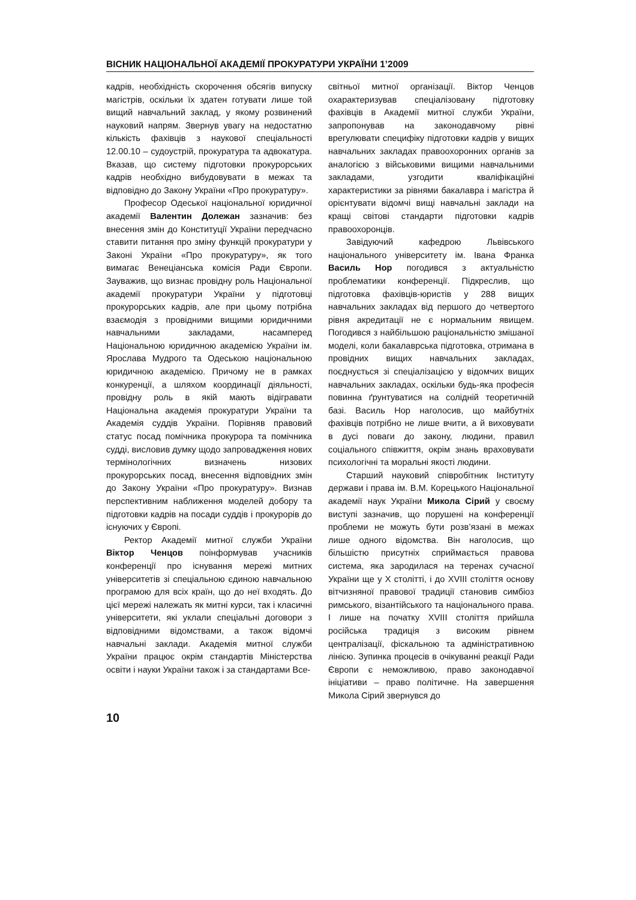ВІСНИК НАЦІОНАЛЬНОЇ АКАДЕМІЇ ПРОКУРАТУРИ УКРАЇНИ 1’2009
кадрів, необхідність скорочення обсягів випуску магістрів, оскільки їх здатен готувати лише той вищий навчальний заклад, у якому розвинений науковий напрям. Звернув увагу на недостатню кількість фахівців з наукової спеціальності 12.00.10 – судоустрій, прокуратура та адвокатура. Вказав, що систему підготовки прокурорських кадрів необхідно вибудовувати в межах та відповідно до Закону України «Про прокуратуру».
Професор Одеської національної юридичної академії Валентин Долежан зазначив: без внесення змін до Конституції України передчасно ставити питання про зміну функцій прокуратури у Законі України «Про прокуратуру», як того вимагає Венеціанська комісія Ради Європи. Зауважив, що визнає провідну роль Національної академії прокуратури України у підготовці прокурорських кадрів, але при цьому потрібна взаємодія з провідними вищими юридичними навчальними закладами, насамперед Національною юридичною академією України ім. Ярослава Мудрого та Одеською національною юридичною академією. Причому не в рамках конкуренції, а шляхом координації діяльності, провідну роль в якій мають відігравати Національна академія прокуратури України та Академія суддів України. Порівняв правовий статус посад помічника прокурора та помічника судді, висловив думку щодо запровадження нових термінологічних визначень низових прокурорських посад, внесення відповідних змін до Закону України «Про прокуратуру». Визнав перспективним наближення моделей добору та підготовки кадрів на посади суддів і прокурорів до існуючих у Європі.
Ректор Академії митної служби України Віктор Ченцов поінформував учасників конференції про існування мережі митних університетів зі спеціальною єдиною навчальною програмою для всіх країн, що до неї входять. До цієї мережі належать як митні курси, так і класичні університети, які уклали спеціальні договори з відповідними відомствами, а також відомчі навчальні заклади. Академія митної служби України працює окрім стандартів Міністерства освіти і науки України також і за стандартами Все-
світньої митної організації. Віктор Ченцов охарактеризував спеціалізовану підготовку фахівців в Академії митної служби України, запропонував на законодавчому рівні врегулювати специфіку підготовки кадрів у вищих навчальних закладах правоохоронних органів за аналогією з військовими вищими навчальними закладами, узгодити кваліфікаційні характеристики за рівнями бакалавра і магістра й орієнтувати відомчі вищі навчальні заклади на кращі світові стандарти підготовки кадрів правоохоронців.
Завідуючий кафедрою Львівського національного університету ім. Івана Франка Василь Нор погодився з актуальністю проблематики конференції. Підкреслив, що підготовка фахівців-юристів у 288 вищих навчальних закладах від першого до четвертого рівня акредитації не є нормальним явищем. Погодився з найбільшою раціональністю змішаної моделі, коли бакалаврська підготовка, отримана в провідних вищих навчальних закладах, поєднується зі спеціалізацією у відомчих вищих навчальних закладах, оскільки будь-яка професія повинна ґрунтуватися на солідній теоретичній базі. Василь Нор наголосив, що майбутніх фахівців потрібно не лише вчити, а й виховувати в дусі поваги до закону, людини, правил соціального співжиття, окрім знань враховувати психологічні та моральні якості людини.
Старший науковий співробітник Інституту держави і права ім. В.М. Корецького Національної академії наук України Микола Сірий у своєму виступі зазначив, що порушені на конференції проблеми не можуть бути розв’язані в межах лише одного відомства. Він наголосив, що більшістю присутніх сприймається правова система, яка зародилася на теренах сучасної України ще у Х столітті, і до XVIII століття основу вітчизняної правової традиції становив симбіоз римського, візантійського та національного права. І лише на початку XVIII століття прийшла російська традиція з високим рівнем централізації, фіскальною та адміністративною лінією. Зупинка процесів в очікуванні реакції Ради Європи є неможливою, право законодавчої ініціативи – право політичне. На завершення Микола Сірий звернувся до
10